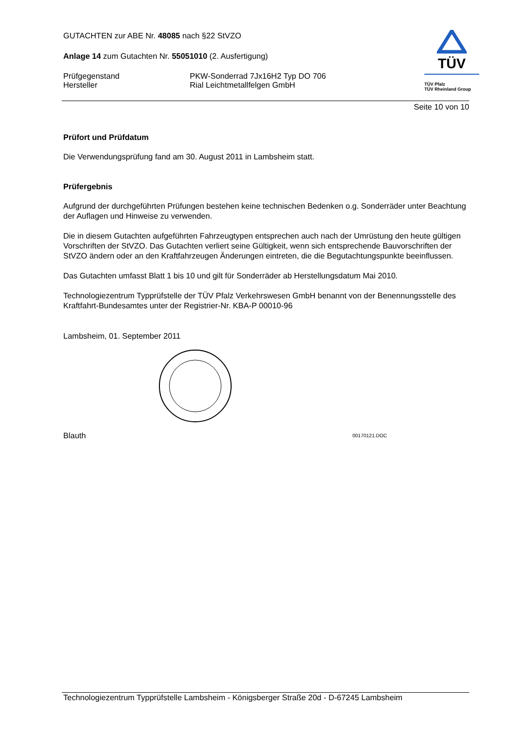TÜV
TÜV Pfalz
TÜV Rheinland Group
GUTACHTEN zur ABE Nr. 48085 nach §22 StVZO
Anlage 14 zum Gutachten Nr. 55051010 (2. Ausfertigung)
Prüfgegenstand PKW-Sonderrad 7Jx16H2 Typ DO 706
Hersteller Rial Leichtmetallfelgen GmbH
Seite 10 von 10
Prüfort und Prüfdatum
Die Verwendungsprüfung fand am 30. August 2011 in Lambsheim statt.
Prüfergebnis
Aufgrund der durchgeführten Prüfungen bestehen keine technischen Bedenken o.g. Sonderräder unter Beachtung der Auflagen und Hinweise zu verwenden.
Die in diesem Gutachten aufgeführten Fahrzeugtypen entsprechen auch nach der Umrüstung den heute gültigen Vorschriften der StVZO. Das Gutachten verliert seine Gültigkeit, wenn sich entsprechende Bauvorschriften der StVZO ändern oder an den Kraftfahrzeugen Änderungen eintreten, die die Begutachtungspunkte beeinflussen.
Das Gutachten umfasst Blatt 1 bis 10 und gilt für Sonderräder ab Herstellungsdatum Mai 2010.
Technologiezentrum Typprüfstelle der TÜV Pfalz Verkehrswesen GmbH benannt von der Benennungsstelle des Kraftfahrt-Bundesamtes unter der Registrier-Nr. KBA-P 00010-96
Lambsheim, 01. September 2011
Blauth
00170121.DOC
Technologiezentrum Typprüfstelle Lambsheim - Königsberger Straße 20d - D-67245 Lambsheim